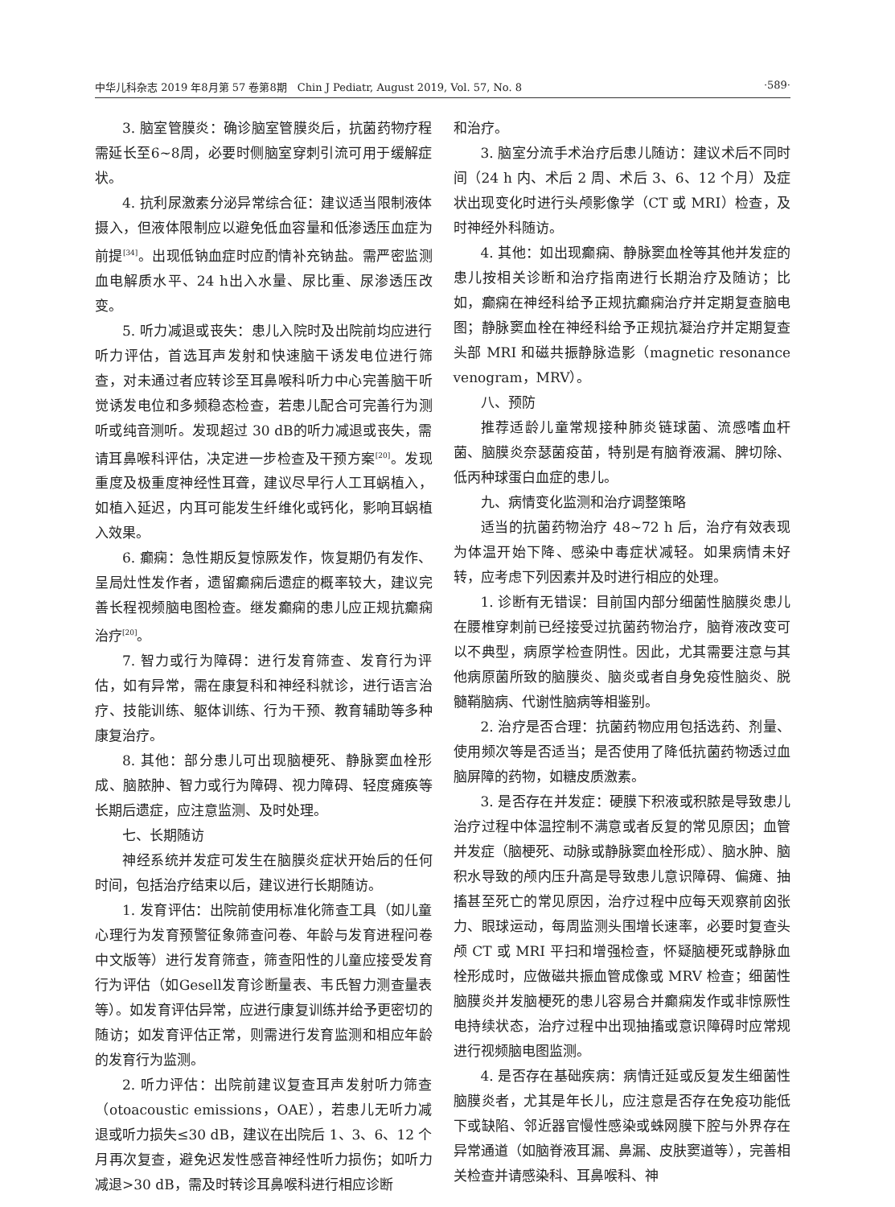中华儿科杂志 2019 年8月第 57 卷第8期　Chin J Pediatr, August 2019, Vol. 57, No. 8 ·589·
3. 脑室管膜炎：确诊脑室管膜炎后，抗菌药物疗程需延长至6~8周，必要时侧脑室穿刺引流可用于缓解症状。
4. 抗利尿激素分泌异常综合征：建议适当限制液体摄入，但液体限制应以避免低血容量和低渗透压血症为前提<sup>[34]</sup>。出现低钠血症时应酌情补充钠盐。需严密监测血电解质水平、24 h出入水量、尿比重、尿渗透压改变。
5. 听力减退或丧失：患儿入院时及出院前均应进行听力评估，首选耳声发射和快速脑干诱发电位进行筛查，对未通过者应转诊至耳鼻喉科听力中心完善脑干听觉诱发电位和多频稳态检查，若患儿配合可完善行为测听或纯音测听。发现超过 30 dB的听力减退或丧失，需请耳鼻喉科评估，决定进一步检查及干预方案<sup>[20]</sup>。发现重度及极重度神经性耳聋，建议尽早行人工耳蜗植入，如植入延迟，内耳可能发生纤维化或钙化，影响耳蜗植入效果。
6. 癫痫：急性期反复惊厥发作，恢复期仍有发作、呈局灶性发作者，遗留癫痫后遗症的概率较大，建议完善长程视频脑电图检查。继发癫痫的患儿应正规抗癫痫治疗<sup>[20]</sup>。
7. 智力或行为障碍：进行发育筛查、发育行为评估，如有异常，需在康复科和神经科就诊，进行语言治疗、技能训练、躯体训练、行为干预、教育辅助等多种康复治疗。
8. 其他：部分患儿可出现脑梗死、静脉窦血栓形成、脑脓肿、智力或行为障碍、视力障碍、轻度瘫痪等长期后遗症，应注意监测、及时处理。
七、长期随访
神经系统并发症可发生在脑膜炎症状开始后的任何时间，包括治疗结束以后，建议进行长期随访。
1. 发育评估：出院前使用标准化筛查工具（如儿童心理行为发育预警征象筛查问卷、年龄与发育进程问卷中文版等）进行发育筛查，筛查阳性的儿童应接受发育行为评估（如Gesell发育诊断量表、韦氏智力测查量表等）。如发育评估异常，应进行康复训练并给予更密切的随访；如发育评估正常，则需进行发育监测和相应年龄的发育行为监测。
2. 听力评估：出院前建议复查耳声发射听力筛查（otoacoustic emissions，OAE），若患儿无听力减退或听力损失≤30 dB，建议在出院后 1、3、6、12 个月再次复查，避免迟发性感音神经性听力损伤；如听力减退>30 dB，需及时转诊耳鼻喉科进行相应诊断
和治疗。
3. 脑室分流手术治疗后患儿随访：建议术后不同时间（24 h 内、术后 2 周、术后 3、6、12 个月）及症状出现变化时进行头颅影像学（CT 或 MRI）检查，及时神经外科随访。
4. 其他：如出现癫痫、静脉窦血栓等其他并发症的患儿按相关诊断和治疗指南进行长期治疗及随访；比如，癫痫在神经科给予正规抗癫痫治疗并定期复查脑电图；静脉窦血栓在神经科给予正规抗凝治疗并定期复查头部 MRI 和磁共振静脉造影（magnetic resonance venogram，MRV）。
八、预防
推荐适龄儿童常规接种肺炎链球菌、流感嗜血杆菌、脑膜炎奈瑟菌疫苗，特别是有脑脊液漏、脾切除、低丙种球蛋白血症的患儿。
九、病情变化监测和治疗调整策略
适当的抗菌药物治疗 48~72 h 后，治疗有效表现为体温开始下降、感染中毒症状减轻。如果病情未好转，应考虑下列因素并及时进行相应的处理。
1. 诊断有无错误：目前国内部分细菌性脑膜炎患儿在腰椎穿刺前已经接受过抗菌药物治疗，脑脊液改变可以不典型，病原学检查阴性。因此，尤其需要注意与其他病原菌所致的脑膜炎、脑炎或者自身免疫性脑炎、脱髓鞘脑病、代谢性脑病等相鉴别。
2. 治疗是否合理：抗菌药物应用包括选药、剂量、使用频次等是否适当；是否使用了降低抗菌药物透过血脑屏障的药物，如糖皮质激素。
3. 是否存在并发症：硬膜下积液或积脓是导致患儿治疗过程中体温控制不满意或者反复的常见原因；血管并发症（脑梗死、动脉或静脉窦血栓形成）、脑水肿、脑积水导致的颅内压升高是导致患儿意识障碍、偏瘫、抽搐甚至死亡的常见原因，治疗过程中应每天观察前囟张力、眼球运动，每周监测头围增长速率，必要时复查头颅 CT 或 MRI 平扫和增强检查，怀疑脑梗死或静脉血栓形成时，应做磁共振血管成像或 MRV 检查；细菌性脑膜炎并发脑梗死的患儿容易合并癫痫发作或非惊厥性电持续状态，治疗过程中出现抽搐或意识障碍时应常规进行视频脑电图监测。
4. 是否存在基础疾病：病情迁延或反复发生细菌性脑膜炎者，尤其是年长儿，应注意是否存在免疫功能低下或缺陷、邻近器官慢性感染或蛛网膜下腔与外界存在异常通道（如脑脊液耳漏、鼻漏、皮肤窦道等），完善相关检查并请感染科、耳鼻喉科、神